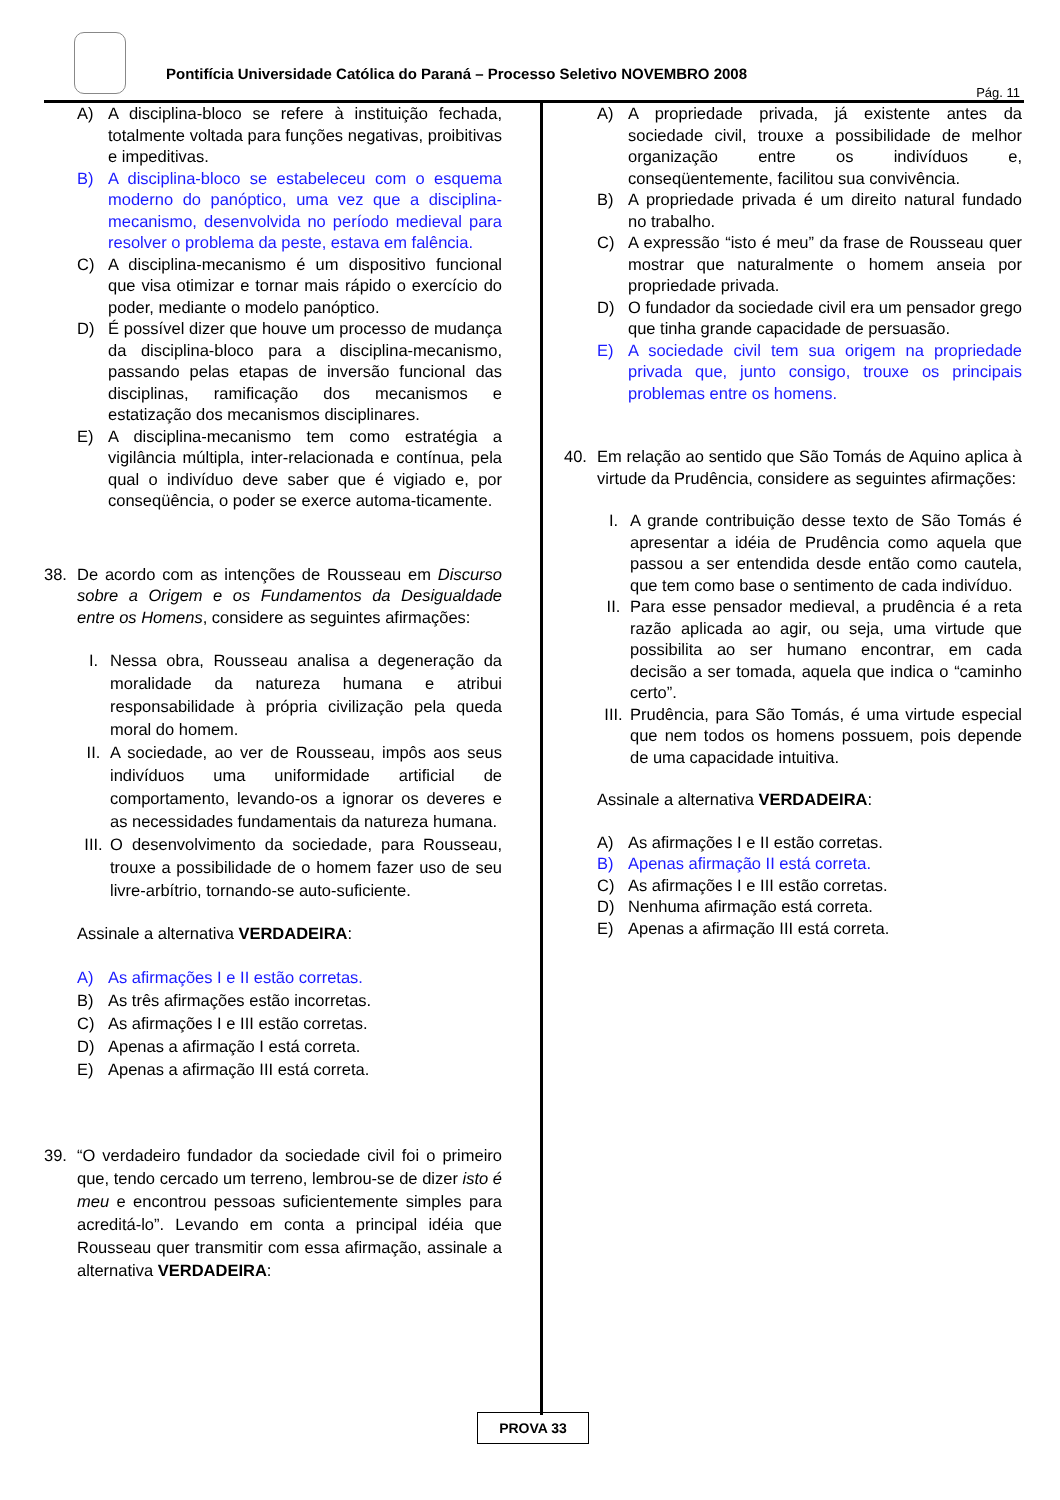Pontifícia Universidade Católica do Paraná – Processo Seletivo NOVEMBRO 2008
Pág. 11
A) A disciplina-bloco se refere à instituição fechada, totalmente voltada para funções negativas, proibitivas e impeditivas.
B) A disciplina-bloco se estabeleceu com o esquema moderno do panóptico, uma vez que a disciplina-mecanismo, desenvolvida no período medieval para resolver o problema da peste, estava em falência.
C) A disciplina-mecanismo é um dispositivo funcional que visa otimizar e tornar mais rápido o exercício do poder, mediante o modelo panóptico.
D) É possível dizer que houve um processo de mudança da disciplina-bloco para a disciplina-mecanismo, passando pelas etapas de inversão funcional das disciplinas, ramificação dos mecanismos e estatização dos mecanismos disciplinares.
E) A disciplina-mecanismo tem como estratégia a vigilância múltipla, inter-relacionada e contínua, pela qual o indivíduo deve saber que é vigiado e, por conseqüência, o poder se exerce automa-ticamente.
38. De acordo com as intenções de Rousseau em Discurso sobre a Origem e os Fundamentos da Desigualdade entre os Homens, considere as seguintes afirmações:
I. Nessa obra, Rousseau analisa a degeneração da moralidade da natureza humana e atribui responsabilidade à própria civilização pela queda moral do homem.
II. A sociedade, ao ver de Rousseau, impôs aos seus indivíduos uma uniformidade artificial de comportamento, levando-os a ignorar os deveres e as necessidades fundamentais da natureza humana.
III. O desenvolvimento da sociedade, para Rousseau, trouxe a possibilidade de o homem fazer uso de seu livre-arbítrio, tornando-se auto-suficiente.
Assinale a alternativa VERDADEIRA:
A) As afirmações I e II estão corretas.
B) As três afirmações estão incorretas.
C) As afirmações I e III estão corretas.
D) Apenas a afirmação I está correta.
E) Apenas a afirmação III está correta.
39. “O verdadeiro fundador da sociedade civil foi o primeiro que, tendo cercado um terreno, lembrou-se de dizer isto é meu e encontrou pessoas suficientemente simples para acreditá-lo”. Levando em conta a principal idéia que Rousseau quer transmitir com essa afirmação, assinale a alternativa VERDADEIRA:
A) A propriedade privada, já existente antes da sociedade civil, trouxe a possibilidade de melhor organização entre os indivíduos e, conseqüentemente, facilitou sua convivência.
B) A propriedade privada é um direito natural fundado no trabalho.
C) A expressão “isto é meu” da frase de Rousseau quer mostrar que naturalmente o homem anseia por propriedade privada.
D) O fundador da sociedade civil era um pensador grego que tinha grande capacidade de persuasão.
E) A sociedade civil tem sua origem na propriedade privada que, junto consigo, trouxe os principais problemas entre os homens.
40. Em relação ao sentido que São Tomás de Aquino aplica à virtude da Prudência, considere as seguintes afirmações:
I. A grande contribuição desse texto de São Tomás é apresentar a idéia de Prudência como aquela que passou a ser entendida desde então como cautela, que tem como base o sentimento de cada indivíduo.
II. Para esse pensador medieval, a prudência é a reta razão aplicada ao agir, ou seja, uma virtude que possibilita ao ser humano encontrar, em cada decisão a ser tomada, aquela que indica o “caminho certo”.
III. Prudência, para São Tomás, é uma virtude especial que nem todos os homens possuem, pois depende de uma capacidade intuitiva.
Assinale a alternativa VERDADEIRA:
A) As afirmações I e II estão corretas.
B) Apenas afirmação II está correta.
C) As afirmações I e III estão corretas.
D) Nenhuma afirmação está correta.
E) Apenas a afirmação III está correta.
PROVA 33